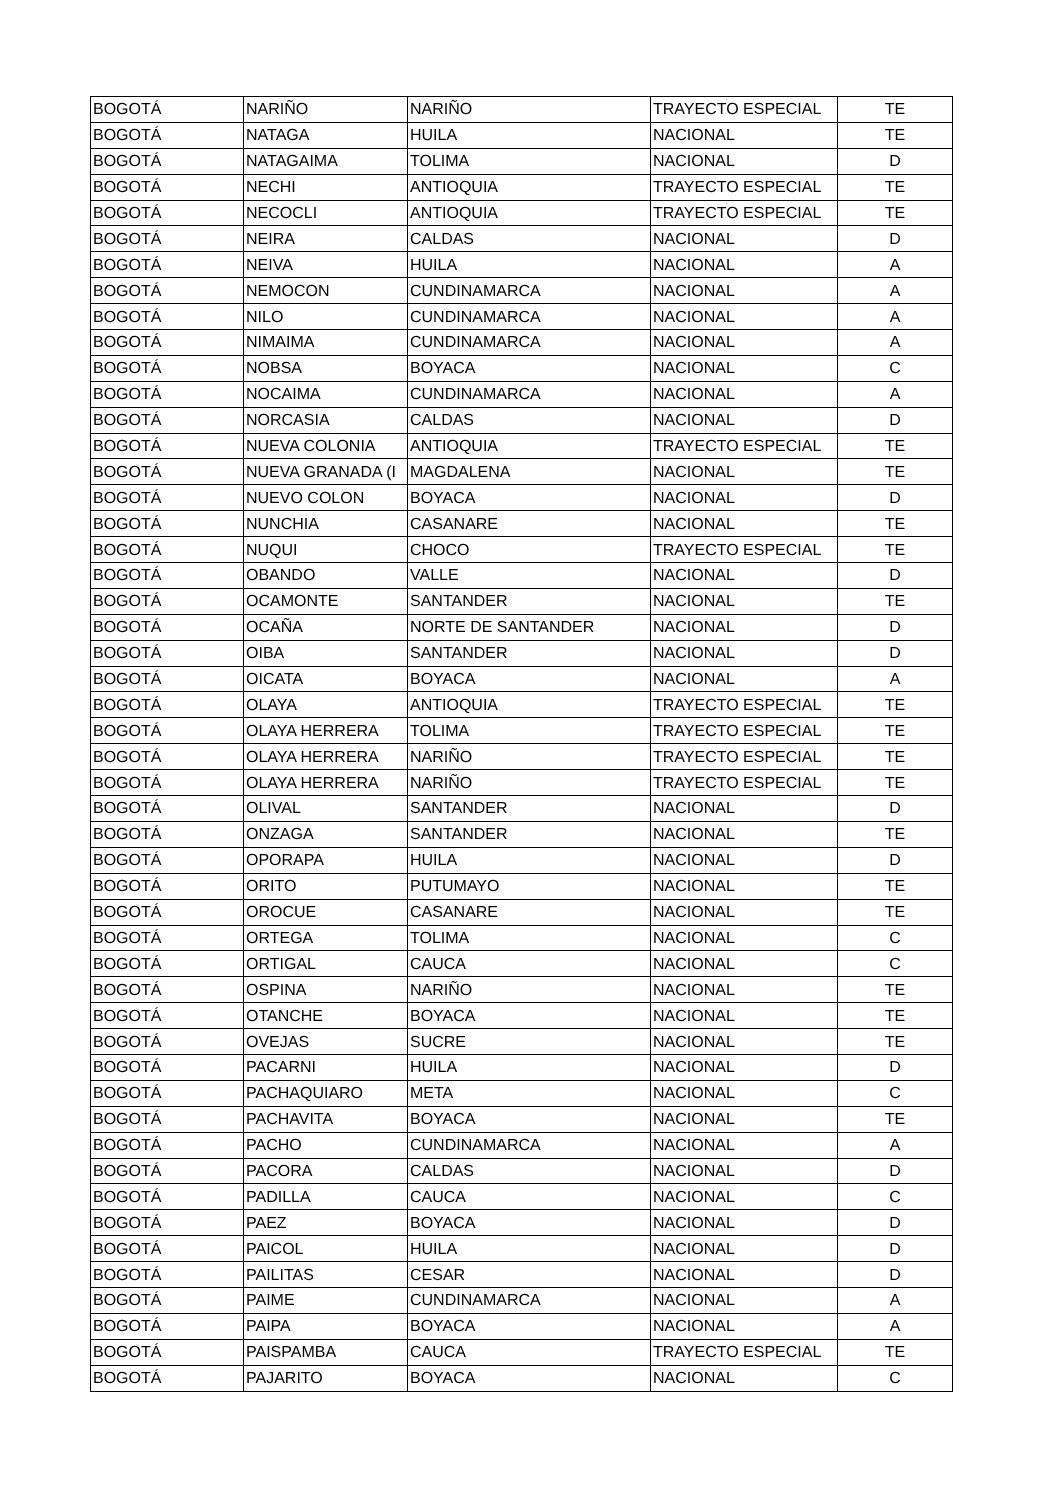| BOGOTÁ | NARIÑO | NARIÑO | TRAYECTO ESPECIAL | TE |
| BOGOTÁ | NATAGA | HUILA | NACIONAL | TE |
| BOGOTÁ | NATAGAIMA | TOLIMA | NACIONAL | D |
| BOGOTÁ | NECHI | ANTIOQUIA | TRAYECTO ESPECIAL | TE |
| BOGOTÁ | NECOCLI | ANTIOQUIA | TRAYECTO ESPECIAL | TE |
| BOGOTÁ | NEIRA | CALDAS | NACIONAL | D |
| BOGOTÁ | NEIVA | HUILA | NACIONAL | A |
| BOGOTÁ | NEMOCON | CUNDINAMARCA | NACIONAL | A |
| BOGOTÁ | NILO | CUNDINAMARCA | NACIONAL | A |
| BOGOTÁ | NIMAIMA | CUNDINAMARCA | NACIONAL | A |
| BOGOTÁ | NOBSA | BOYACA | NACIONAL | C |
| BOGOTÁ | NOCAIMA | CUNDINAMARCA | NACIONAL | A |
| BOGOTÁ | NORCASIA | CALDAS | NACIONAL | D |
| BOGOTÁ | NUEVA COLONIA | ANTIOQUIA | TRAYECTO ESPECIAL | TE |
| BOGOTÁ | NUEVA GRANADA (I | MAGDALENA | NACIONAL | TE |
| BOGOTÁ | NUEVO COLON | BOYACA | NACIONAL | D |
| BOGOTÁ | NUNCHIA | CASANARE | NACIONAL | TE |
| BOGOTÁ | NUQUI | CHOCO | TRAYECTO ESPECIAL | TE |
| BOGOTÁ | OBANDO | VALLE | NACIONAL | D |
| BOGOTÁ | OCAMONTE | SANTANDER | NACIONAL | TE |
| BOGOTÁ | OCAÑA | NORTE DE SANTANDER | NACIONAL | D |
| BOGOTÁ | OIBA | SANTANDER | NACIONAL | D |
| BOGOTÁ | OICATA | BOYACA | NACIONAL | A |
| BOGOTÁ | OLAYA | ANTIOQUIA | TRAYECTO ESPECIAL | TE |
| BOGOTÁ | OLAYA HERRERA | TOLIMA | TRAYECTO ESPECIAL | TE |
| BOGOTÁ | OLAYA HERRERA | NARIÑO | TRAYECTO ESPECIAL | TE |
| BOGOTÁ | OLAYA HERRERA | NARIÑO | TRAYECTO ESPECIAL | TE |
| BOGOTÁ | OLIVAL | SANTANDER | NACIONAL | D |
| BOGOTÁ | ONZAGA | SANTANDER | NACIONAL | TE |
| BOGOTÁ | OPORAPA | HUILA | NACIONAL | D |
| BOGOTÁ | ORITO | PUTUMAYO | NACIONAL | TE |
| BOGOTÁ | OROCUE | CASANARE | NACIONAL | TE |
| BOGOTÁ | ORTEGA | TOLIMA | NACIONAL | C |
| BOGOTÁ | ORTIGAL | CAUCA | NACIONAL | C |
| BOGOTÁ | OSPINA | NARIÑO | NACIONAL | TE |
| BOGOTÁ | OTANCHE | BOYACA | NACIONAL | TE |
| BOGOTÁ | OVEJAS | SUCRE | NACIONAL | TE |
| BOGOTÁ | PACARNI | HUILA | NACIONAL | D |
| BOGOTÁ | PACHAQUIARO | META | NACIONAL | C |
| BOGOTÁ | PACHAVITA | BOYACA | NACIONAL | TE |
| BOGOTÁ | PACHO | CUNDINAMARCA | NACIONAL | A |
| BOGOTÁ | PACORA | CALDAS | NACIONAL | D |
| BOGOTÁ | PADILLA | CAUCA | NACIONAL | C |
| BOGOTÁ | PAEZ | BOYACA | NACIONAL | D |
| BOGOTÁ | PAICOL | HUILA | NACIONAL | D |
| BOGOTÁ | PAILITAS | CESAR | NACIONAL | D |
| BOGOTÁ | PAIME | CUNDINAMARCA | NACIONAL | A |
| BOGOTÁ | PAIPA | BOYACA | NACIONAL | A |
| BOGOTÁ | PAISPAMBA | CAUCA | TRAYECTO ESPECIAL | TE |
| BOGOTÁ | PAJARITO | BOYACA | NACIONAL | C |